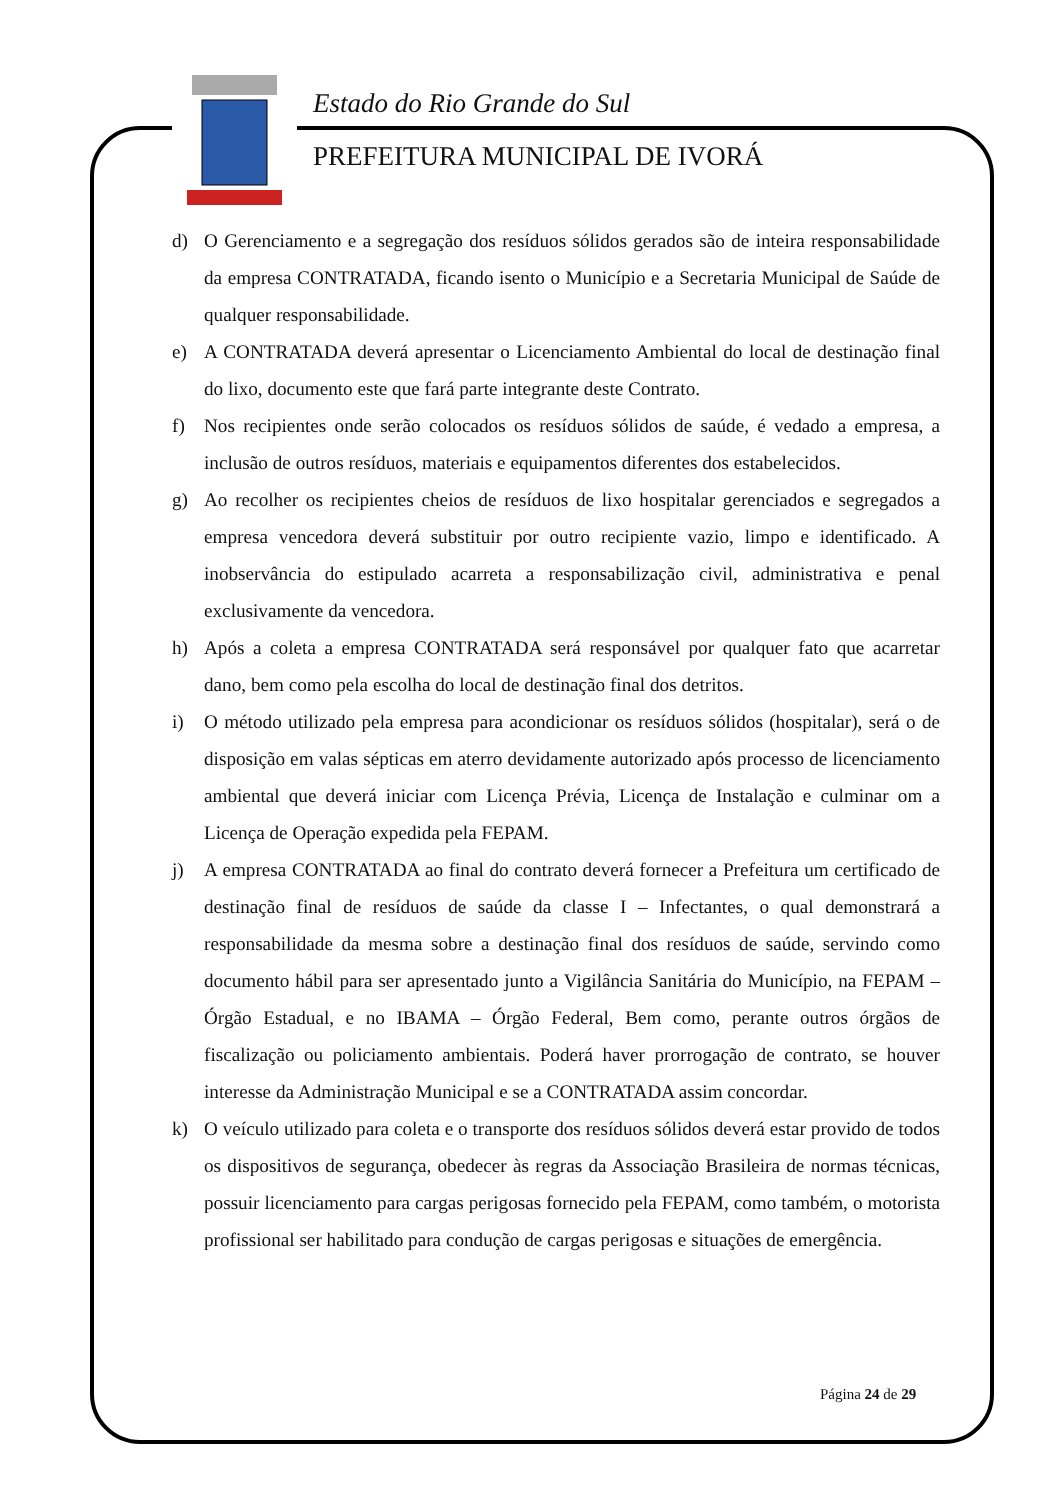Estado do Rio Grande do Sul
PREFEITURA MUNICIPAL DE IVORÁ
d) O Gerenciamento e a segregação dos resíduos sólidos gerados são de inteira responsabilidade da empresa CONTRATADA, ficando isento o Município e a Secretaria Municipal de Saúde de qualquer responsabilidade.
e) A CONTRATADA deverá apresentar o Licenciamento Ambiental do local de destinação final do lixo, documento este que fará parte integrante deste Contrato.
f) Nos recipientes onde serão colocados os resíduos sólidos de saúde, é vedado a empresa, a inclusão de outros resíduos, materiais e equipamentos diferentes dos estabelecidos.
g) Ao recolher os recipientes cheios de resíduos de lixo hospitalar gerenciados e segregados a empresa vencedora deverá substituir por outro recipiente vazio, limpo e identificado. A inobservância do estipulado acarreta a responsabilização civil, administrativa e penal exclusivamente da vencedora.
h) Após a coleta a empresa CONTRATADA será responsável por qualquer fato que acarretar dano, bem como pela escolha do local de destinação final dos detritos.
i) O método utilizado pela empresa para acondicionar os resíduos sólidos (hospitalar), será o de disposição em valas sépticas em aterro devidamente autorizado após processo de licenciamento ambiental que deverá iniciar com Licença Prévia, Licença de Instalação e culminar om a Licença de Operação expedida pela FEPAM.
j) A empresa CONTRATADA ao final do contrato deverá fornecer a Prefeitura um certificado de destinação final de resíduos de saúde da classe I – Infectantes, o qual demonstrará a responsabilidade da mesma sobre a destinação final dos resíduos de saúde, servindo como documento hábil para ser apresentado junto a Vigilância Sanitária do Município, na FEPAM – Órgão Estadual, e no IBAMA – Órgão Federal, Bem como, perante outros órgãos de fiscalização ou policiamento ambientais. Poderá haver prorrogação de contrato, se houver interesse da Administração Municipal e se a CONTRATADA assim concordar.
k) O veículo utilizado para coleta e o transporte dos resíduos sólidos deverá estar provido de todos os dispositivos de segurança, obedecer às regras da Associação Brasileira de normas técnicas, possuir licenciamento para cargas perigosas fornecido pela FEPAM, como também, o motorista profissional ser habilitado para condução de cargas perigosas e situações de emergência.
Página 24 de 29